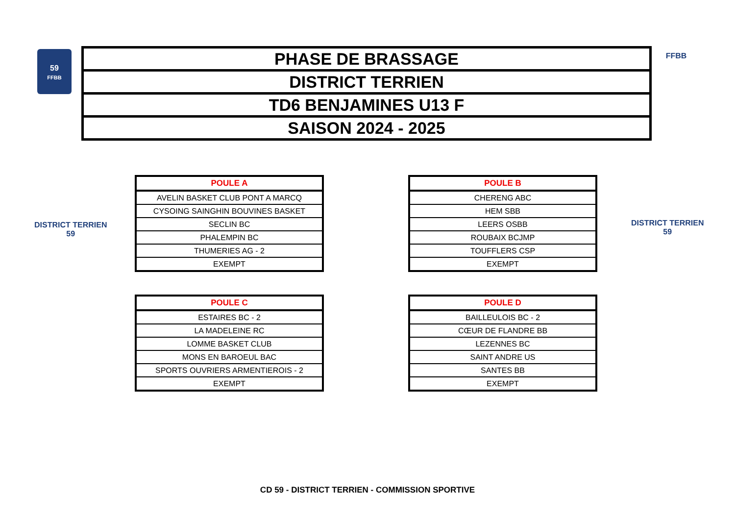59
FFBB
| PHASE DE BRASSAGE |
| DISTRICT TERRIEN |
| TD6 BENJAMINES U13 F |
| SAISON 2024 - 2025 |
FFBB
DISTRICT TERRIEN
59
DISTRICT TERRIEN
59
| POULE A |
| --- |
| AVELIN BASKET CLUB PONT A MARCQ |
| CYSOING SAINGHIN BOUVINES BASKET |
| SECLIN BC |
| PHALEMPIN BC |
| THUMERIES AG - 2 |
| EXEMPT |
| POULE B |
| --- |
| CHERENG ABC |
| HEM SBB |
| LEERS OSBB |
| ROUBAIX BCJMP |
| TOUFFLERS CSP |
| EXEMPT |
| POULE C |
| --- |
| ESTAIRES BC - 2 |
| LA MADELEINE RC |
| LOMME BASKET CLUB |
| MONS EN BAROEUL BAC |
| SPORTS OUVRIERS ARMENTIEROIS - 2 |
| EXEMPT |
| POULE D |
| --- |
| BAILLEULOIS BC - 2 |
| CŒUR DE FLANDRE BB |
| LEZENNES BC |
| SAINT ANDRE US |
| SANTES BB |
| EXEMPT |
CD 59 - DISTRICT TERRIEN - COMMISSION SPORTIVE